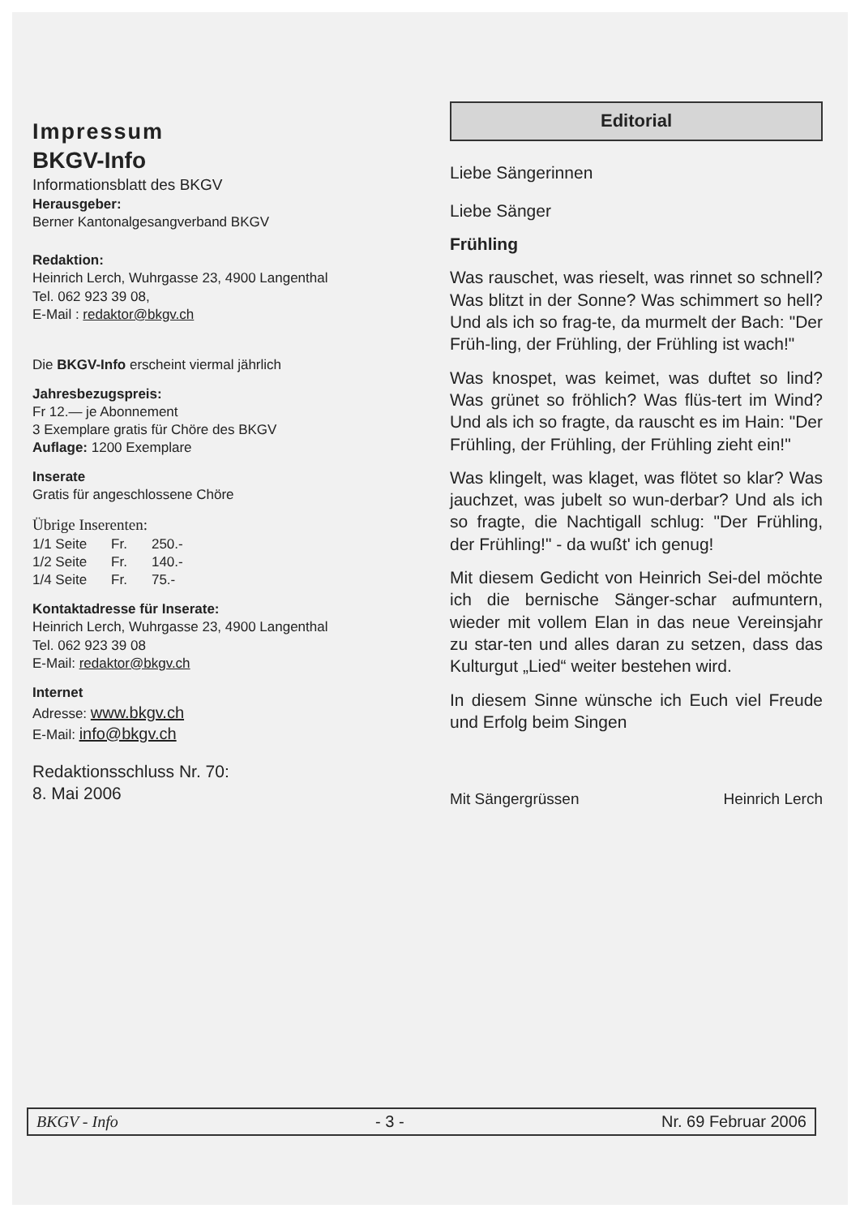Impressum
BKGV-Info
Informationsblatt des BKGV
Herausgeber:
Berner Kantonalgesangverband BKGV
Redaktion:
Heinrich Lerch, Wuhrgasse 23, 4900 Langenthal
Tel. 062 923 39 08,
E-Mail : redaktor@bkgv.ch
Die BKGV-Info erscheint viermal jährlich
Jahresbezugspreis:
Fr 12.— je Abonnement
3 Exemplare gratis für Chöre des BKGV
Auflage: 1200 Exemplare
Inserate
Gratis für angeschlossene Chöre
Übrige Inserenten:
| 1/1 Seite | Fr. | 250.- |
| 1/2 Seite | Fr. | 140.- |
| 1/4 Seite | Fr. | 75.- |
Kontaktadresse für Inserate:
Heinrich Lerch, Wuhrgasse 23, 4900 Langenthal
Tel. 062 923 39 08
E-Mail: redaktor@bkgv.ch
Internet
Adresse: www.bkgv.ch
E-Mail: info@bkgv.ch
Redaktionsschluss Nr. 70:
8. Mai 2006
Editorial
Liebe Sängerinnen
Liebe Sänger
Frühling
Was rauschet, was rieselt, was rinnet so schnell? Was blitzt in der Sonne? Was schimmert so hell? Und als ich so frag-te, da murmelt der Bach: "Der Früh-ling, der Frühling, der Frühling ist wach!"
Was knospet, was keimet, was duftet so lind? Was grünet so fröhlich? Was flüs-tert im Wind? Und als ich so fragte, da rauscht es im Hain: "Der Frühling, der Frühling, der Frühling zieht ein!"
Was klingelt, was klaget, was flötet so klar? Was jauchzet, was jubelt so wun-derbar? Und als ich so fragte, die Nachtigall schlug: "Der Frühling, der Frühling!" - da wußt' ich genug!
Mit diesem Gedicht von Heinrich Sei-del möchte ich die bernische Sänger-schar aufmuntern, wieder mit vollem Elan in das neue Vereinsjahr zu star-ten und alles daran zu setzen, dass das Kulturgut „Lied“ weiter bestehen wird.
In diesem Sinne wünsche ich Euch viel Freude und Erfolg beim Singen
Mit Sängergrüssen Heinrich Lerch
BKGV - Info - 3 - Nr. 69 Februar 2006